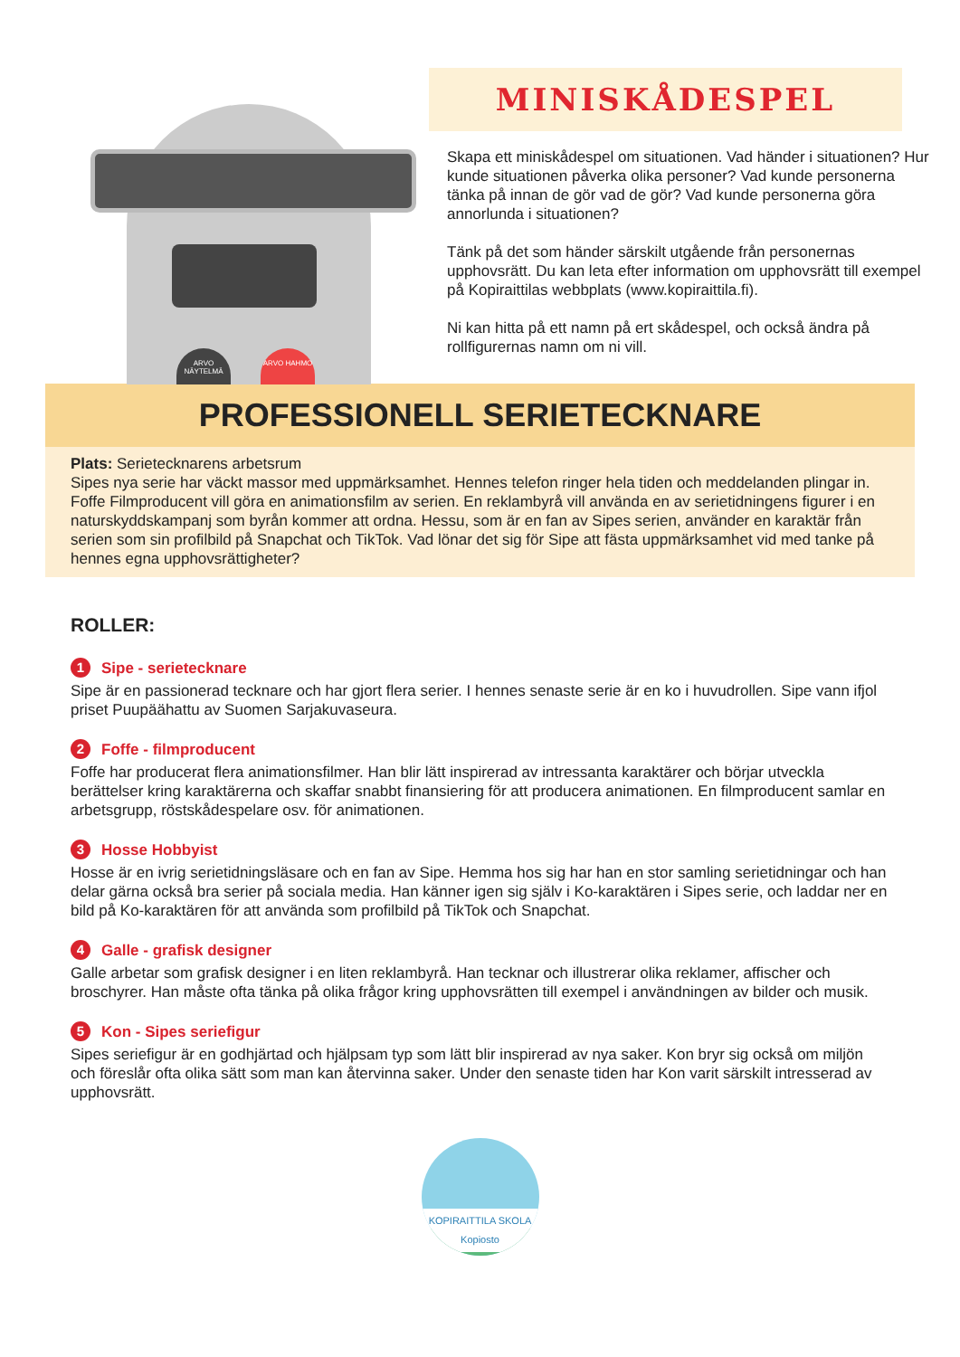ARVO NÄYTELMÄ
ARVO HAHMO
MINISKÅDESPEL
Skapa ett miniskådespel om situationen. Vad händer i situa­tionen? Hur kunde situationen påverka olika personer? Vad kunde personerna tänka på innan de gör vad de gör? Vad kunde personerna göra annorlunda i situationen?
Tänk på det som händer särskilt utgående från personernas upphovsrätt. Du kan leta efter information om upphovsrätt till exempel på Kopiraittilas webbplats (www.kopiraittila.fi).
Ni kan hitta på ett namn på ert skådespel, och också ändra på rollfigurernas namn om ni vill.
PROFESSIONELL SERIETECKNARE
Plats: Serietecknarens arbetsrum
Sipes nya serie har väckt massor med uppmärksamhet. Hennes telefon ringer hela tiden och meddelanden plingar in. Foffe Filmproducent vill göra en animationsfilm av serien. En reklambyrå vill använda en av serietidningens figurer i en naturskyddskampanj som byrån kommer att ordna. Hessu, som är en fan av Sipes serien, använder en karaktär från serien som sin profilbild på Snapchat och TikTok. Vad lönar det sig för Sipe att fästa uppmärksamhet vid med tanke på hennes egna upphovsrättigheter?
ROLLER:
1 Sipe - serietecknare
Sipe är en passionerad tecknare och har gjort flera serier. I hennes senaste serie är en ko i huvudrollen. Sipe vann ifjol priset Puupäähattu av Suomen Sarjakuvaseura.
2 Foffe - filmproducent
Foffe har producerat flera animationsfilmer. Han blir lätt inspirerad av intressanta karaktärer och börjar utveckla berättelser kring karaktärerna och skaffar snabbt finansiering för att producera animationen. En filmproducent samlar en arbetsgrupp, röstskådespelare osv. för animationen.
3 Hosse Hobbyist
Hosse är en ivrig serietidningsläsare och en fan av Sipe. Hemma hos sig har han en stor samling serietidningar och han delar gärna också bra serier på sociala media. Han känner igen sig själv i Ko-karaktären i Sipes serie, och laddar ner en bild på Ko-karaktären för att använda som profilbild på TikTok och Snapchat.
4 Galle - grafisk designer
Galle arbetar som grafisk designer i en liten reklambyrå. Han tecknar och illustrerar olika reklamer, affischer och broschyrer. Han måste ofta tänka på olika frågor kring upphovsrätten till exempel i användningen av bilder och musik.
5 Kon - Sipes seriefigur
Sipes seriefigur är en godhjärtad och hjälpsam typ som lätt blir inspirerad av nya saker. Kon bryr sig också om miljön och föreslår ofta olika sätt som man kan återvinna saker. Under den senaste tiden har Kon varit särskilt intresserad av upphovsrätt.
KOPIRAITTILA SKOLA
Kopiosto